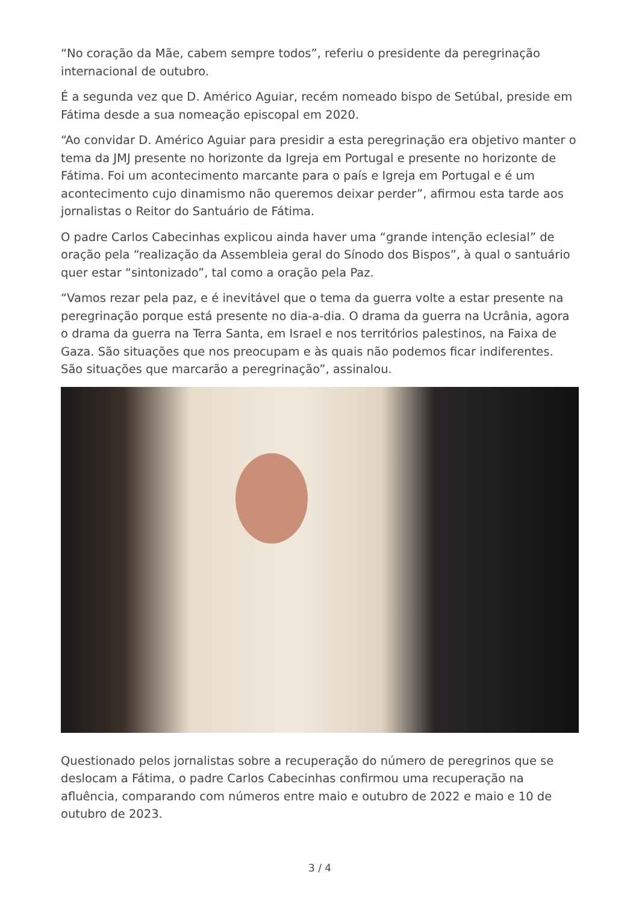“No coração da Mãe, cabem sempre todos”, referiu o presidente da peregrinação internacional de outubro.
É a segunda vez que D. Américo Aguiar, recém nomeado bispo de Setúbal, preside em Fátima desde a sua nomeação episcopal em 2020.
“Ao convidar D. Américo Aguiar para presidir a esta peregrinação era objetivo manter o tema da JMJ presente no horizonte da Igreja em Portugal e presente no horizonte de Fátima. Foi um acontecimento marcante para o país e Igreja em Portugal e é um acontecimento cujo dinamismo não queremos deixar perder”, afirmou esta tarde aos jornalistas o Reitor do Santuário de Fátima.
O padre Carlos Cabecinhas explicou ainda haver uma “grande intenção eclesial” de oração pela “realização da Assembleia geral do Sínodo dos Bispos”, à qual o santuário quer estar “sintonizado”, tal como a oração pela Paz.
“Vamos rezar pela paz, e é inevitável que o tema da guerra volte a estar presente na peregrinação porque está presente no dia-a-dia. O drama da guerra na Ucrânia, agora o drama da guerra na Terra Santa, em Israel e nos territórios palestinos, na Faixa de Gaza. São situações que nos preocupam e às quais não podemos ficar indiferentes. São situações que marcarão a peregrinação”, assinalou.
Questionado pelos jornalistas sobre a recuperação do número de peregrinos que se deslocam a Fátima, o padre Carlos Cabecinhas confirmou uma recuperação na afluência, comparando com números entre maio e outubro de 2022 e maio e 10 de outubro de 2023.
3 / 4